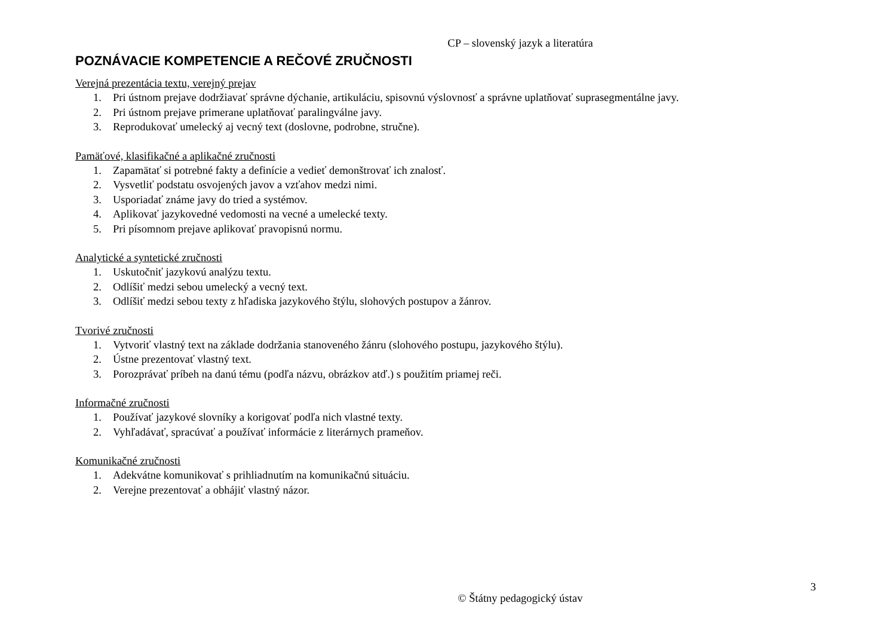CP – slovenský jazyk a literatúra
POZNÁVACIE KOMPETENCIE A REČOVÉ ZRUČNOSTI
Verejná prezentácia textu, verejný prejav
1. Pri ústnom prejave dodržiavať správne dýchanie, artikuláciu, spisovnú výslovnosť a správne uplatňovať suprasegmentálne javy.
2. Pri ústnom prejave primerane uplatňovať paralingválne javy.
3. Reprodukovať umelecký aj vecný text (doslovne, podrobne, stručne).
Pamäťové, klasifikačné a aplikačné zručnosti
1. Zapamätať si potrebné fakty a definície a vedieť demonštrovať ich znalosť.
2. Vysvetliť podstatu osvojených javov a vzťahov medzi nimi.
3. Usporiadať známe javy do tried a systémov.
4. Aplikovať jazykovedné vedomosti na vecné a umelecké texty.
5. Pri písomnom prejave aplikovať pravopisnú normu.
Analytické a syntetické zručnosti
1. Uskutočniť jazykovú analýzu textu.
2. Odlíšiť medzi sebou umelecký a vecný text.
3. Odlíšiť medzi sebou texty z hľadiska jazykového štýlu, slohových postupov a žánrov.
Tvorivé zručnosti
1. Vytvoriť vlastný text na základe dodržania stanoveného žánru (slohového postupu, jazykového štýlu).
2. Ústne prezentovať vlastný text.
3. Porozprávať príbeh na danú tému (podľa názvu, obrázkov atď.) s použitím priamej reči.
Informačné zručnosti
1. Používať jazykové slovníky a korigovať podľa nich vlastné texty.
2. Vyhľadávať, spracúvať a používať informácie z literárnych prameňov.
Komunikačné zručnosti
1. Adekvátne komunikovať s prihliadnutím na komunikačnú situáciu.
2. Verejne prezentovať a obhájiť vlastný názor.
3
© Štátny pedagogický ústav